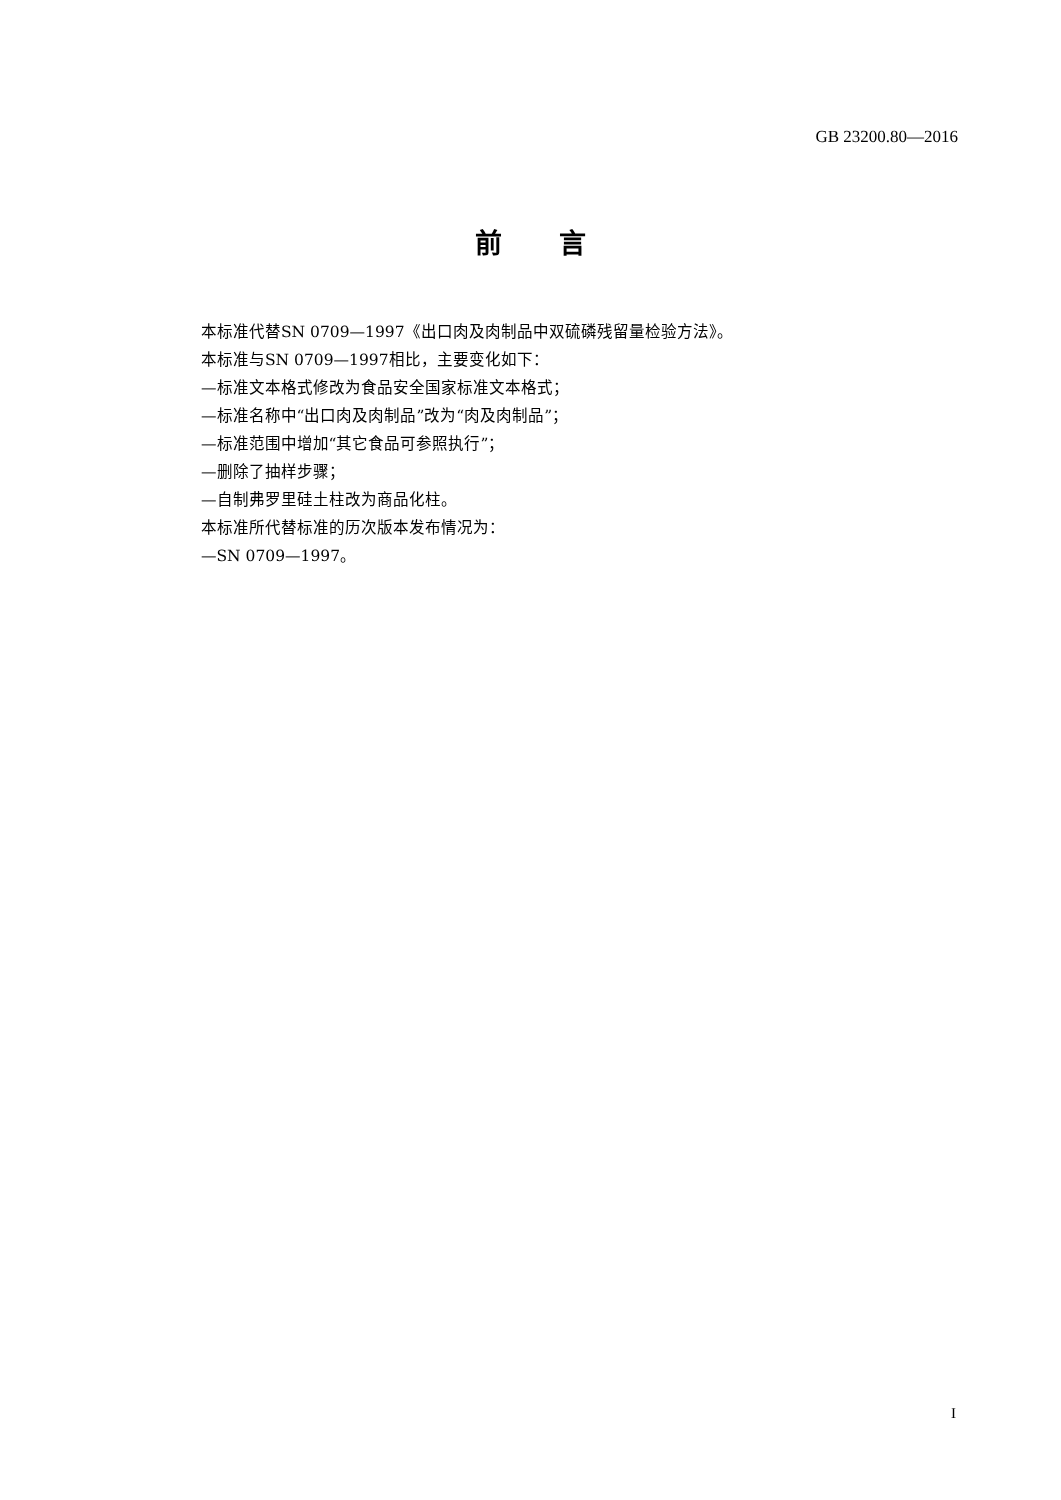GB 23200.80—2016
前 言
本标准代替SN 0709—1997《出口肉及肉制品中双硫磷残留量检验方法》。
本标准与SN 0709—1997相比，主要变化如下：
—标准文本格式修改为食品安全国家标准文本格式；
—标准名称中“出口肉及肉制品”改为“肉及肉制品”；
—标准范围中增加“其它食品可参照执行”；
—删除了抽样步骤；
—自制弗罗里硅土柱改为商品化柱。
本标准所代替标准的历次版本发布情况为：
—SN 0709—1997。
I